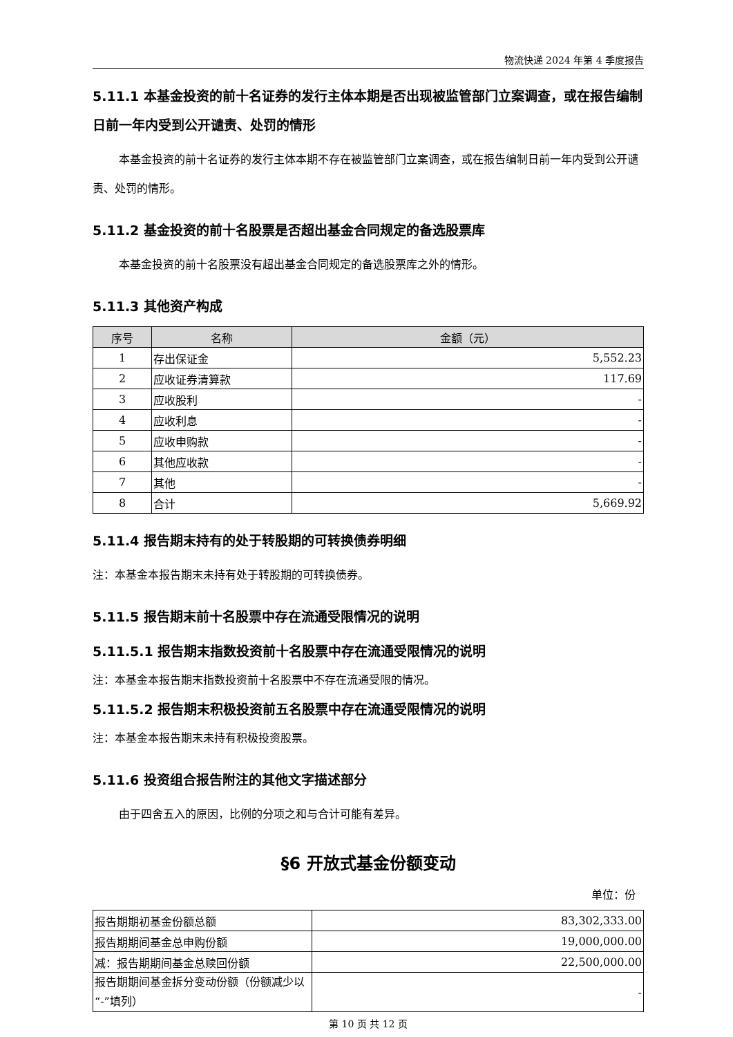物流快递 2024 年第 4 季度报告
5.11.1 本基金投资的前十名证券的发行主体本期是否出现被监管部门立案调查，或在报告编制日前一年内受到公开谴责、处罚的情形
本基金投资的前十名证券的发行主体本期不存在被监管部门立案调查，或在报告编制日前一年内受到公开谴责、处罚的情形。
5.11.2 基金投资的前十名股票是否超出基金合同规定的备选股票库
本基金投资的前十名股票没有超出基金合同规定的备选股票库之外的情形。
5.11.3 其他资产构成
| 序号 | 名称 | 金额（元） |
| --- | --- | --- |
| 1 | 存出保证金 | 5,552.23 |
| 2 | 应收证券清算款 | 117.69 |
| 3 | 应收股利 | - |
| 4 | 应收利息 | - |
| 5 | 应收申购款 | - |
| 6 | 其他应收款 | - |
| 7 | 其他 | - |
| 8 | 合计 | 5,669.92 |
5.11.4 报告期末持有的处于转股期的可转换债券明细
注：本基金本报告期末未持有处于转股期的可转换债券。
5.11.5 报告期末前十名股票中存在流通受限情况的说明
5.11.5.1 报告期末指数投资前十名股票中存在流通受限情况的说明
注：本基金本报告期末指数投资前十名股票中不存在流通受限的情况。
5.11.5.2 报告期末积极投资前五名股票中存在流通受限情况的说明
注：本基金本报告期末未持有积极投资股票。
5.11.6 投资组合报告附注的其他文字描述部分
由于四舍五入的原因，比例的分项之和与合计可能有差异。
§6 开放式基金份额变动
单位：份
| 报告期期初基金份额总额 | 83,302,333.00 |
| 报告期期间基金总申购份额 | 19,000,000.00 |
| 减：报告期期间基金总赎回份额 | 22,500,000.00 |
| 报告期期间基金拆分变动份额（份额减少以“-”填列） | - |
第 10 页 共 12 页